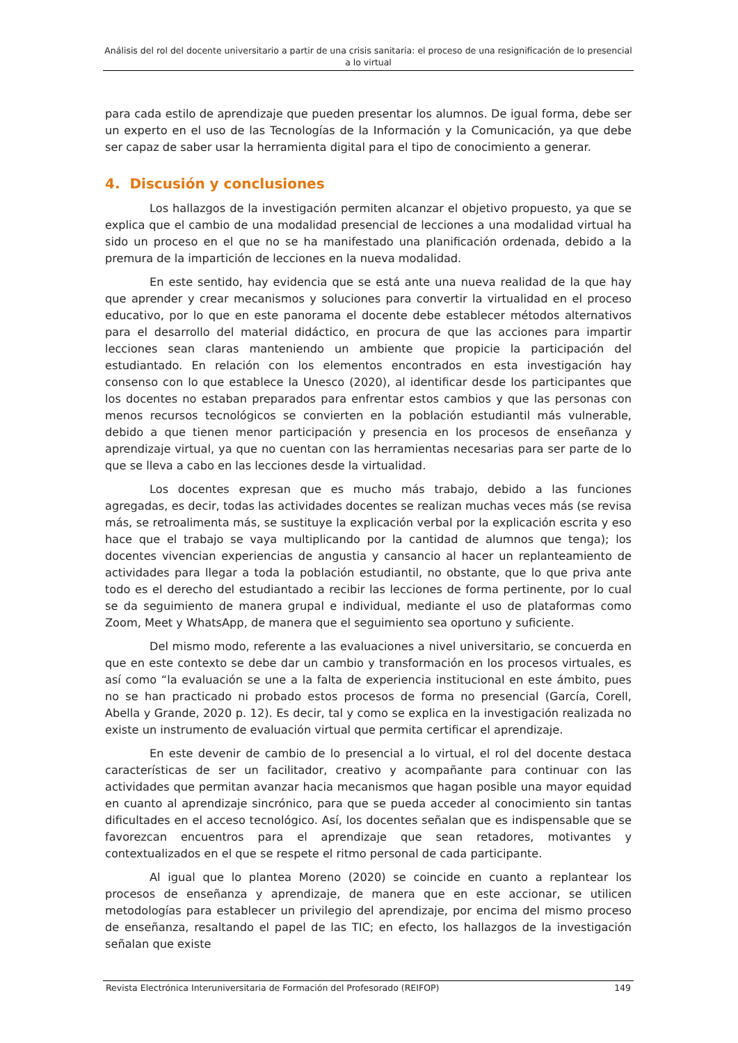Análisis del rol del docente universitario a partir de una crisis sanitaria: el proceso de una resignificación de lo presencial a lo virtual
para cada estilo de aprendizaje que pueden presentar los alumnos. De igual forma, debe ser un experto en el uso de las Tecnologías de la Información y la Comunicación, ya que debe ser capaz de saber usar la herramienta digital para el tipo de conocimiento a generar.
4. Discusión y conclusiones
Los hallazgos de la investigación permiten alcanzar el objetivo propuesto, ya que se explica que el cambio de una modalidad presencial de lecciones a una modalidad virtual ha sido un proceso en el que no se ha manifestado una planificación ordenada, debido a la premura de la impartición de lecciones en la nueva modalidad.
En este sentido, hay evidencia que se está ante una nueva realidad de la que hay que aprender y crear mecanismos y soluciones para convertir la virtualidad en el proceso educativo, por lo que en este panorama el docente debe establecer métodos alternativos para el desarrollo del material didáctico, en procura de que las acciones para impartir lecciones sean claras manteniendo un ambiente que propicie la participación del estudiantado. En relación con los elementos encontrados en esta investigación hay consenso con lo que establece la Unesco (2020), al identificar desde los participantes que los docentes no estaban preparados para enfrentar estos cambios y que las personas con menos recursos tecnológicos se convierten en la población estudiantil más vulnerable, debido a que tienen menor participación y presencia en los procesos de enseñanza y aprendizaje virtual, ya que no cuentan con las herramientas necesarias para ser parte de lo que se lleva a cabo en las lecciones desde la virtualidad.
Los docentes expresan que es mucho más trabajo, debido a las funciones agregadas, es decir, todas las actividades docentes se realizan muchas veces más (se revisa más, se retroalimenta más, se sustituye la explicación verbal por la explicación escrita y eso hace que el trabajo se vaya multiplicando por la cantidad de alumnos que tenga); los docentes vivencian experiencias de angustia y cansancio al hacer un replanteamiento de actividades para llegar a toda la población estudiantil, no obstante, que lo que priva ante todo es el derecho del estudiantado a recibir las lecciones de forma pertinente, por lo cual se da seguimiento de manera grupal e individual, mediante el uso de plataformas como Zoom, Meet y WhatsApp, de manera que el seguimiento sea oportuno y suficiente.
Del mismo modo, referente a las evaluaciones a nivel universitario, se concuerda en que en este contexto se debe dar un cambio y transformación en los procesos virtuales, es así como “la evaluación se une a la falta de experiencia institucional en este ámbito, pues no se han practicado ni probado estos procesos de forma no presencial (García, Corell, Abella y Grande, 2020 p. 12). Es decir, tal y como se explica en la investigación realizada no existe un instrumento de evaluación virtual que permita certificar el aprendizaje.
En este devenir de cambio de lo presencial a lo virtual, el rol del docente destaca características de ser un facilitador, creativo y acompañante para continuar con las actividades que permitan avanzar hacia mecanismos que hagan posible una mayor equidad en cuanto al aprendizaje sincrónico, para que se pueda acceder al conocimiento sin tantas dificultades en el acceso tecnológico. Así, los docentes señalan que es indispensable que se favorezcan encuentros para el aprendizaje que sean retadores, motivantes y contextualizados en el que se respete el ritmo personal de cada participante.
Al igual que lo plantea Moreno (2020) se coincide en cuanto a replantear los procesos de enseñanza y aprendizaje, de manera que en este accionar, se utilicen metodologías para establecer un privilegio del aprendizaje, por encima del mismo proceso de enseñanza, resaltando el papel de las TIC; en efecto, los hallazgos de la investigación señalan que existe
Revista Electrónica Interuniversitaria de Formación del Profesorado (REIFOP) 149